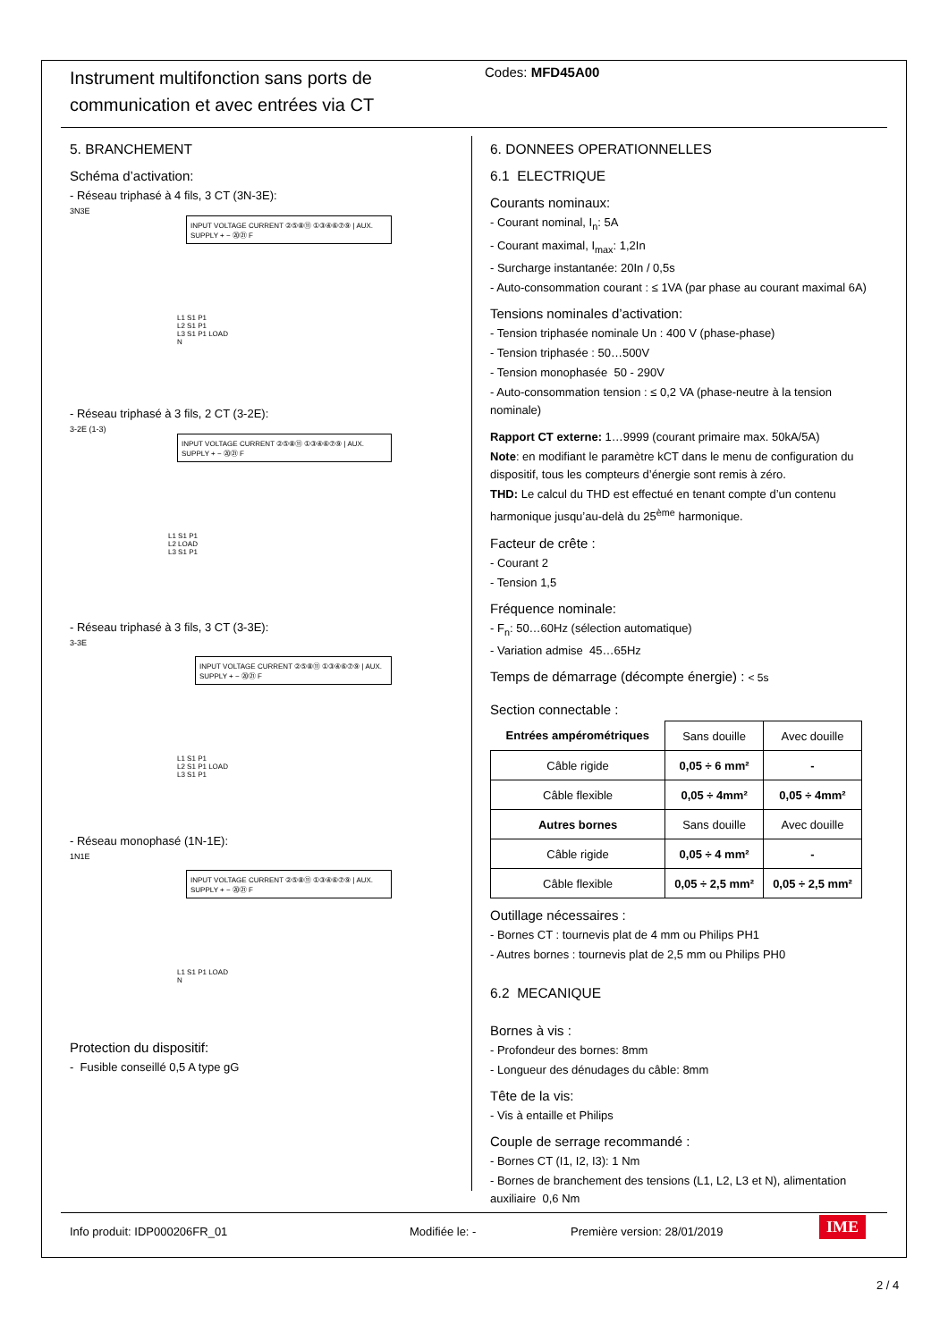Instrument multifonction sans ports de communication et avec entrées via CT
Codes: MFD45A00
5. BRANCHEMENT
Schéma d’activation:
- Réseau triphasé à 4 fils, 3 CT (3N-3E):
3N3E
INPUT VOLTAGE CURRENT ②⑤⑧⑪ ①③④⑥⑦⑨ | AUX. SUPPLY + − ⑳㉑ F
L1 S1 P1
L2 S1 P1
L3 S1 P1 LOAD
N
- Réseau triphasé à 3 fils, 2 CT (3-2E):
3-2E (1-3)
INPUT VOLTAGE CURRENT ②⑤⑧⑪ ①③④⑥⑦⑨ | AUX. SUPPLY + − ⑳㉑ F
L1 S1 P1
L2 LOAD
L3 S1 P1
- Réseau triphasé à 3 fils, 3 CT (3-3E):
3-3E
INPUT VOLTAGE CURRENT ②⑤⑧⑪ ①③④⑥⑦⑨ | AUX. SUPPLY + − ⑳㉑ F
L1 S1 P1
L2 S1 P1 LOAD
L3 S1 P1
- Réseau monophasé (1N-1E):
1N1E
INPUT VOLTAGE CURRENT ②⑤⑧⑪ ①③④⑥⑦⑨ | AUX. SUPPLY + − ⑳㉑ F
L1 S1 P1 LOAD
N
Protection du dispositif:
- Fusible conseillé 0,5 A type gG
6. DONNEES OPERATIONNELLES
6.1 ELECTRIQUE
Courants nominaux:
- Courant nominal, I<sub>n</sub>: 5A
- Courant maximal, I<sub>max</sub>: 1,2In
- Surcharge instantanée: 20In / 0,5s
- Auto-consommation courant : ≤ 1VA (par phase au courant maximal 6A)
Tensions nominales d’activation:
- Tension triphasée nominale Un : 400 V (phase-phase)
- Tension triphasée : 50…500V
- Tension monophasée 50 - 290V
- Auto-consommation tension : ≤ 0,2 VA (phase-neutre à la tension nominale)
Rapport CT externe: 1…9999 (courant primaire max. 50kA/5A)
Note: en modifiant le paramètre kCT dans le menu de configuration du dispositif, tous les compteurs d’énergie sont remis à zéro.
THD: Le calcul du THD est effectué en tenant compte d’un contenu harmonique jusqu’au-delà du 25<sup>ème</sup> harmonique.
Facteur de crête :
- Courant 2
- Tension 1,5
Fréquence nominale:
- F<sub>n</sub>: 50…60Hz (sélection automatique)
- Variation admise 45…65Hz
Temps de démarrage (décompte énergie) : < 5s
Section connectable :
| Entrées ampérométriques | Sans douille | Avec douille |
| Câble rigide | 0,05 ÷ 6 mm² | - |
| Câble flexible | 0,05 ÷ 4mm² | 0,05 ÷ 4mm² |
| Autres bornes | Sans douille | Avec douille |
| Câble rigide | 0,05 ÷ 4 mm² | - |
| Câble flexible | 0,05 ÷ 2,5 mm² | 0,05 ÷ 2,5 mm² |
Outillage nécessaires :
- Bornes CT : tournevis plat de 4 mm ou Philips PH1
- Autres bornes : tournevis plat de 2,5 mm ou Philips PH0
6.2 MECANIQUE
Bornes à vis :
- Profondeur des bornes: 8mm
- Longueur des dénudages du câble: 8mm
Tête de la vis:
- Vis à entaille et Philips
Couple de serrage recommandé :
- Bornes CT (I1, I2, I3): 1 Nm
- Bornes de branchement des tensions (L1, L2, L3 et N), alimentation auxiliaire 0,6 Nm
Info produit: IDP000206FR_01 Modifiée le: - Première version: 28/01/2019 IME
2 / 4